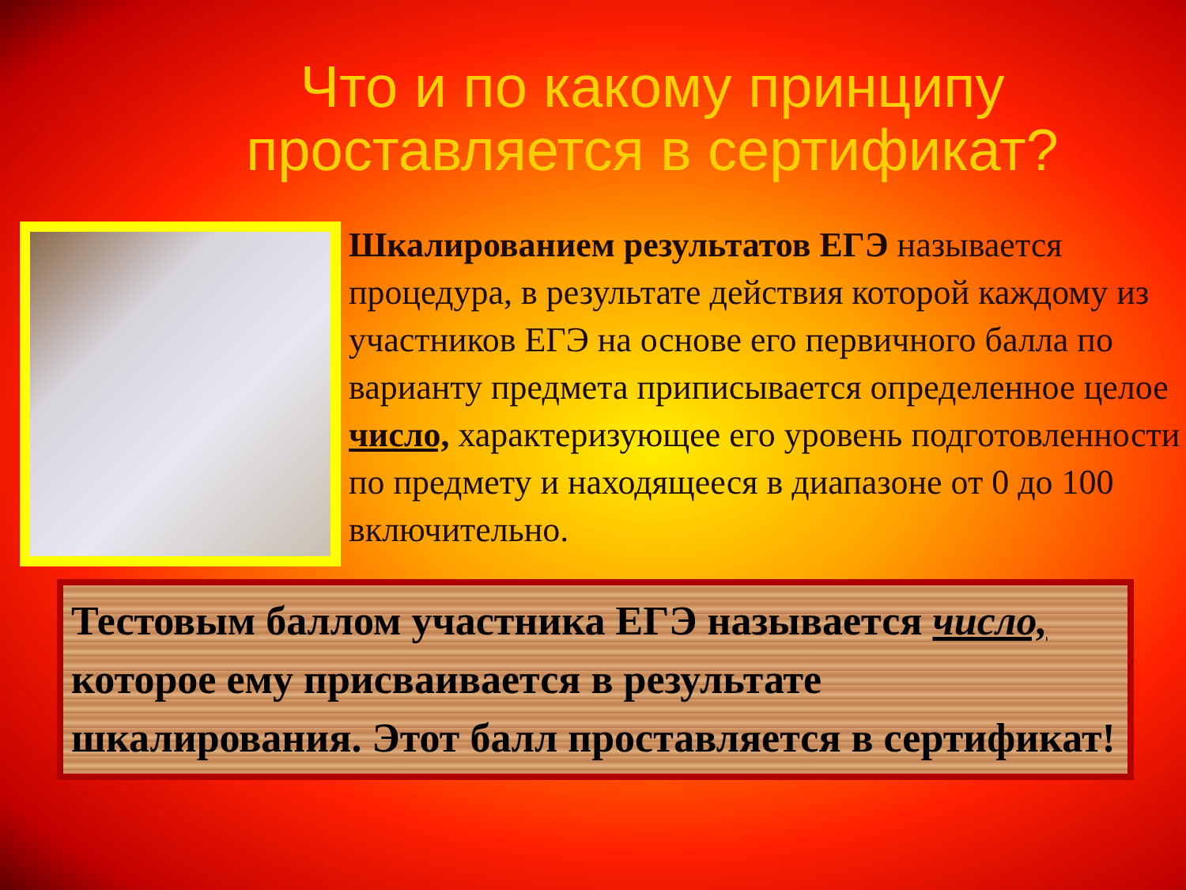Что и по какому принципу проставляется в сертификат?
Шкалированием результатов ЕГЭ называется процедура, в результате действия которой каждому из участников ЕГЭ на основе его первичного балла по варианту предмета приписывается определенное целое число, характеризующее его уровень подготовленности по предмету и находящееся в диапазоне от 0 до 100 включительно.
Тестовым баллом участника ЕГЭ называется число, которое ему присваивается в результате шкалирования. Этот балл проставляется в сертификат!